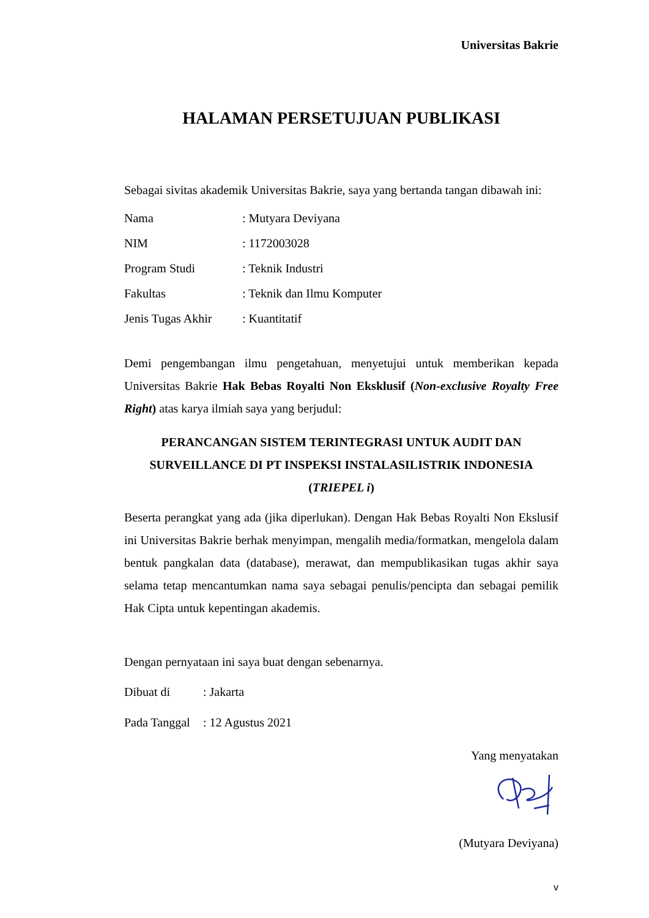Universitas Bakrie
HALAMAN PERSETUJUAN PUBLIKASI
Sebagai sivitas akademik Universitas Bakrie, saya yang bertanda tangan dibawah ini:
Nama: Mutyara Deviyana
NIM: 1172003028
Program Studi: Teknik Industri
Fakultas: Teknik dan Ilmu Komputer
Jenis Tugas Akhir: Kuantitatif
Demi pengembangan ilmu pengetahuan, menyetujui untuk memberikan kepada Universitas Bakrie Hak Bebas Royalti Non Eksklusif (Non-exclusive Royalty Free Right) atas karya ilmiah saya yang berjudul:
PERANCANGAN SISTEM TERINTEGRASI UNTUK AUDIT DAN SURVEILLANCE DI PT INSPEKSI INSTALASILISTRIK INDONESIA (TRIEPEL i)
Beserta perangkat yang ada (jika diperlukan). Dengan Hak Bebas Royalti Non Ekslusif ini Universitas Bakrie berhak menyimpan, mengalih media/formatkan, mengelola dalam bentuk pangkalan data (database), merawat, dan mempublikasikan tugas akhir saya selama tetap mencantumkan nama saya sebagai penulis/pencipta dan sebagai pemilik Hak Cipta untuk kepentingan akademis.
Dengan pernyataan ini saya buat dengan sebenarnya.
Dibuat di: Jakarta
Pada Tanggal: 12 Agustus 2021
Yang menyatakan
(Mutyara Deviyana)
v